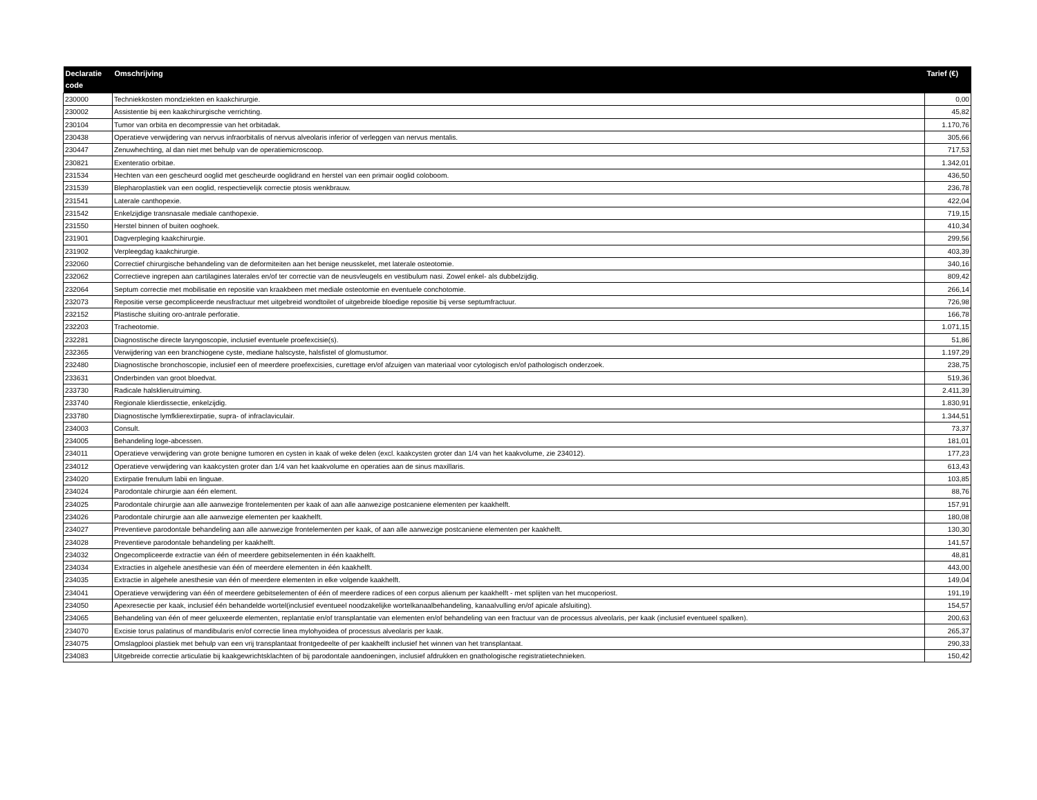| Declaratie code | Omschrijving | Tarief (€) |
| --- | --- | --- |
| 230000 | Techniekkosten mondziekten en kaakchirurgie. | 0,00 |
| 230002 | Assistentie bij een kaakchirurgische verrichting. | 45,82 |
| 230104 | Tumor van orbita en decompressie van het orbitadak. | 1.170,76 |
| 230438 | Operatieve verwijdering van nervus infraorbitalis of nervus alveolaris inferior of verleggen van nervus mentalis. | 305,66 |
| 230447 | Zenuwhechting, al dan niet met behulp van de operatiemicroscoop. | 717,53 |
| 230821 | Exenteratio orbitae. | 1.342,01 |
| 231534 | Hechten van een gescheurd ooglid met gescheurde ooglidrand en herstel van een primair ooglid coloboom. | 436,50 |
| 231539 | Blepharoplastiek van een ooglid, respectievelijk correctie ptosis wenkbrauw. | 236,78 |
| 231541 | Laterale canthopexie. | 422,04 |
| 231542 | Enkelzijdige transnasale mediale canthopexie. | 719,15 |
| 231550 | Herstel binnen of buiten ooghoek. | 410,34 |
| 231901 | Dagverpleging kaakchirurgie. | 299,56 |
| 231902 | Verpleegdag kaakchirurgie. | 403,39 |
| 232060 | Correctief chirurgische behandeling van de deformiteiten aan het benige neusskelet, met laterale osteotomie. | 340,16 |
| 232062 | Correctieve ingrepen aan cartilagines laterales en/of ter correctie van de neusvleugels en vestibulum nasi. Zowel enkel- als dubbelzijdig. | 809,42 |
| 232064 | Septum correctie met mobilisatie en repositie van kraakbeen met mediale osteotomie en eventuele conchotomie. | 266,14 |
| 232073 | Repositie verse gecompliceerde neusfractuur met uitgebreid wondtoilet of uitgebreide bloedige repositie bij verse septumfractuur. | 726,98 |
| 232152 | Plastische sluiting oro-antrale perforatie. | 166,78 |
| 232203 | Tracheotomie. | 1.071,15 |
| 232281 | Diagnostische directe laryngoscopie, inclusief eventuele proefexcisie(s). | 51,86 |
| 232365 | Verwijdering van een branchiogene cyste, mediane halscyste, halsfistel of glomustumor. | 1.197,29 |
| 232480 | Diagnostische bronchoscopie, inclusief een of meerdere proefexcisies, curettage en/of afzuigen van materiaal voor cytologisch en/of pathologisch onderzoek. | 238,75 |
| 233631 | Onderbinden van groot bloedvat. | 519,36 |
| 233730 | Radicale halsklieruitruiming. | 2.411,39 |
| 233740 | Regionale klierdissectie, enkelzijdig. | 1.830,91 |
| 233780 | Diagnostische lymfklierextirpatie, supra- of infraclaviculair. | 1.344,51 |
| 234003 | Consult. | 73,37 |
| 234005 | Behandeling loge-abcessen. | 181,01 |
| 234011 | Operatieve verwijdering van grote benigne tumoren en cysten in kaak of weke delen (excl. kaakcysten groter dan 1/4 van het kaakvolume, zie 234012). | 177,23 |
| 234012 | Operatieve verwijdering van kaakcysten groter dan 1/4 van het kaakvolume en operaties aan de sinus maxillaris. | 613,43 |
| 234020 | Extirpatie frenulum labii en linguae. | 103,85 |
| 234024 | Parodontale chirurgie aan één element. | 88,76 |
| 234025 | Parodontale chirurgie aan alle aanwezige frontelementen per kaak of aan alle aanwezige postcaniene elementen per kaakhelft. | 157,91 |
| 234026 | Parodontale chirurgie aan alle aanwezige elementen per kaakhelft. | 180,08 |
| 234027 | Preventieve parodontale behandeling aan alle aanwezige frontelementen per kaak, of aan alle aanwezige postcaniene elementen per kaakhelft. | 130,30 |
| 234028 | Preventieve parodontale behandeling per kaakhelft. | 141,57 |
| 234032 | Ongecompliceerde extractie van één of meerdere gebitselementen in één kaakhelft. | 48,81 |
| 234034 | Extracties in algehele anesthesie van één of meerdere elementen in één kaakhelft. | 443,00 |
| 234035 | Extractie in algehele anesthesie van één of meerdere elementen in elke volgende kaakhelft. | 149,04 |
| 234041 | Operatieve verwijdering van één of meerdere gebitselementen of één of meerdere radices of een corpus alienum per kaakhelft - met splijten van het mucoperiost. | 191,19 |
| 234050 | Apexresectie per kaak, inclusief één behandelde wortel(inclusief eventueel noodzakelijke wortelkanaalbehandeling, kanaalvulling en/of apicale afsluiting). | 154,57 |
| 234065 | Behandeling van één of meer geluxeerde elementen, replantatie en/of transplantatie van elementen en/of behandeling van een fractuur van de processus alveolaris, per kaak (inclusief eventueel spalken). | 200,63 |
| 234070 | Excisie torus palatinus of mandibularis en/of correctie linea mylohyoidea of processus alveolaris per kaak. | 265,37 |
| 234075 | Omslagplooi plastiek met behulp van een vrij transplantaat frontgedeelte of per kaakhelft inclusief het winnen van het transplantaat. | 290,33 |
| 234083 | Uitgebreide correctie articulatie bij kaakgewrichtsklachten of bij parodontale aandoeningen, inclusief afdrukken en gnathologische registratietechnieken. | 150,42 |